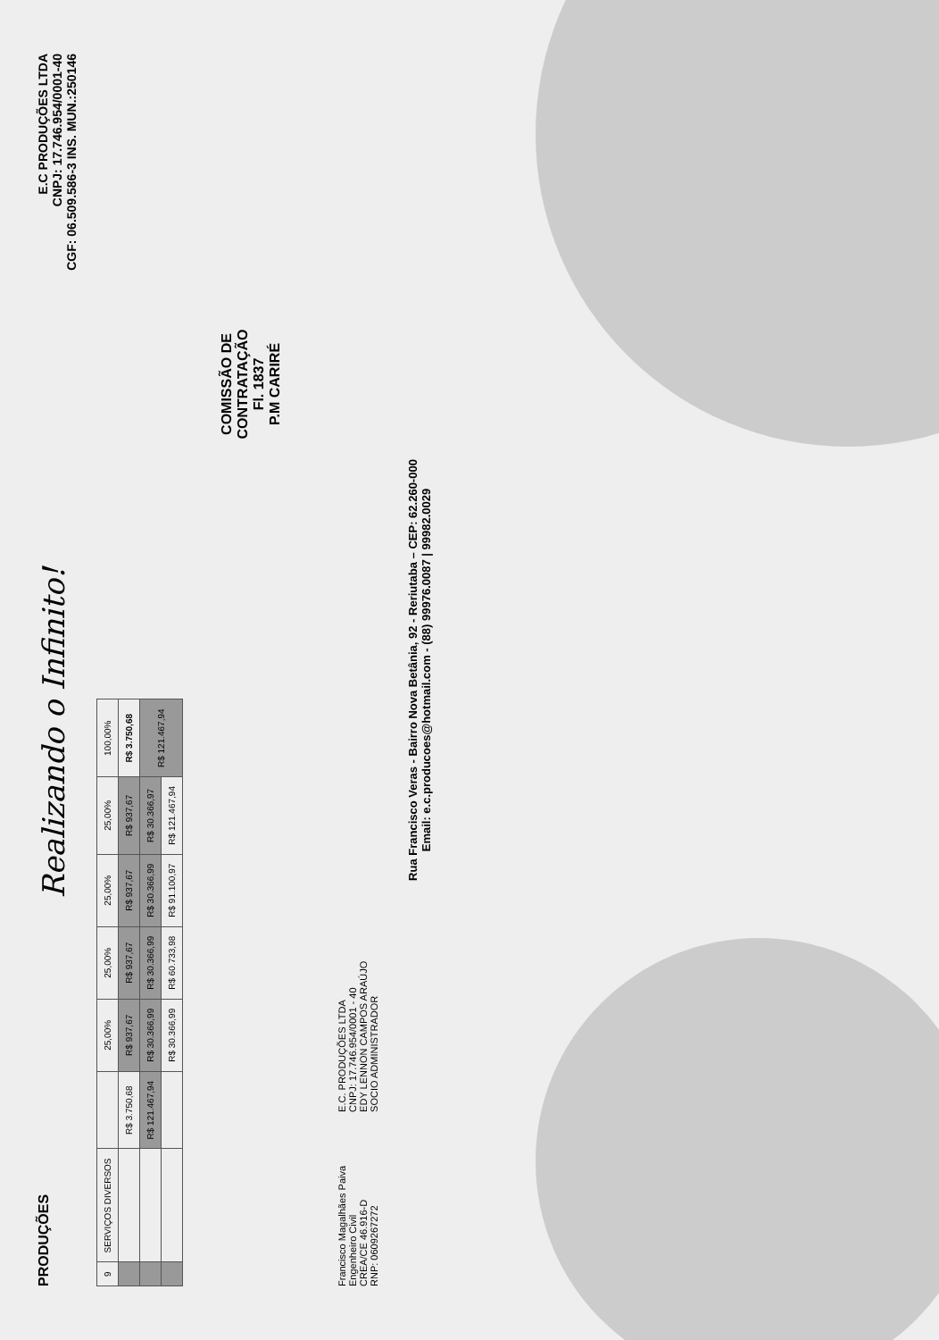PRODUÇÕES
Realizando o Infinito!
E.C PRODUÇÕES LTDA
CNPJ: 17.746.954/0001-40
CGF: 06.509.586-3 INS. MUN.:250146
| 9 | SERVIÇOS DIVERSOS | | | 25,00% | 25,00% | 25,00% | 25,00% | 100,00% |
| | | | R$ 3.750,68 | R$ 937,67 | R$ 937,67 | R$ 937,67 | R$ 937,67 | R$ 3.750,68 |
| | | | R$ 121.467,94 | R$ 30.366,99 | R$ 30.366,99 | R$ 30.366,99 | R$ 30.366,97 | R$ 121.467,94 |
| | | | | R$ 30.366,99 | R$ 60.733,98 | R$ 91.100,97 | R$ 121.467,94 | |
COMISSÃO DE CONTRATAÇÃO
Fl. 1837
P.M CARIRÉ
Francisco Magalhães Paiva
Engenheiro Civil
CREA/CE 46.916-D
RNP: 0609267272
E.C. PRODUÇÕES LTDA
CNPJ: 17.746.954/0001 - 40
EDY LENNON CAMPOS ARAÚJO
SOCIO ADMINISTRADOR
Rua Francisco Veras - Bairro Nova Betânia, 92 - Reriutaba – CEP: 62.260-000
Email: e.c.producoes@hotmail.com - (88) 99976.0087 | 99982.0029